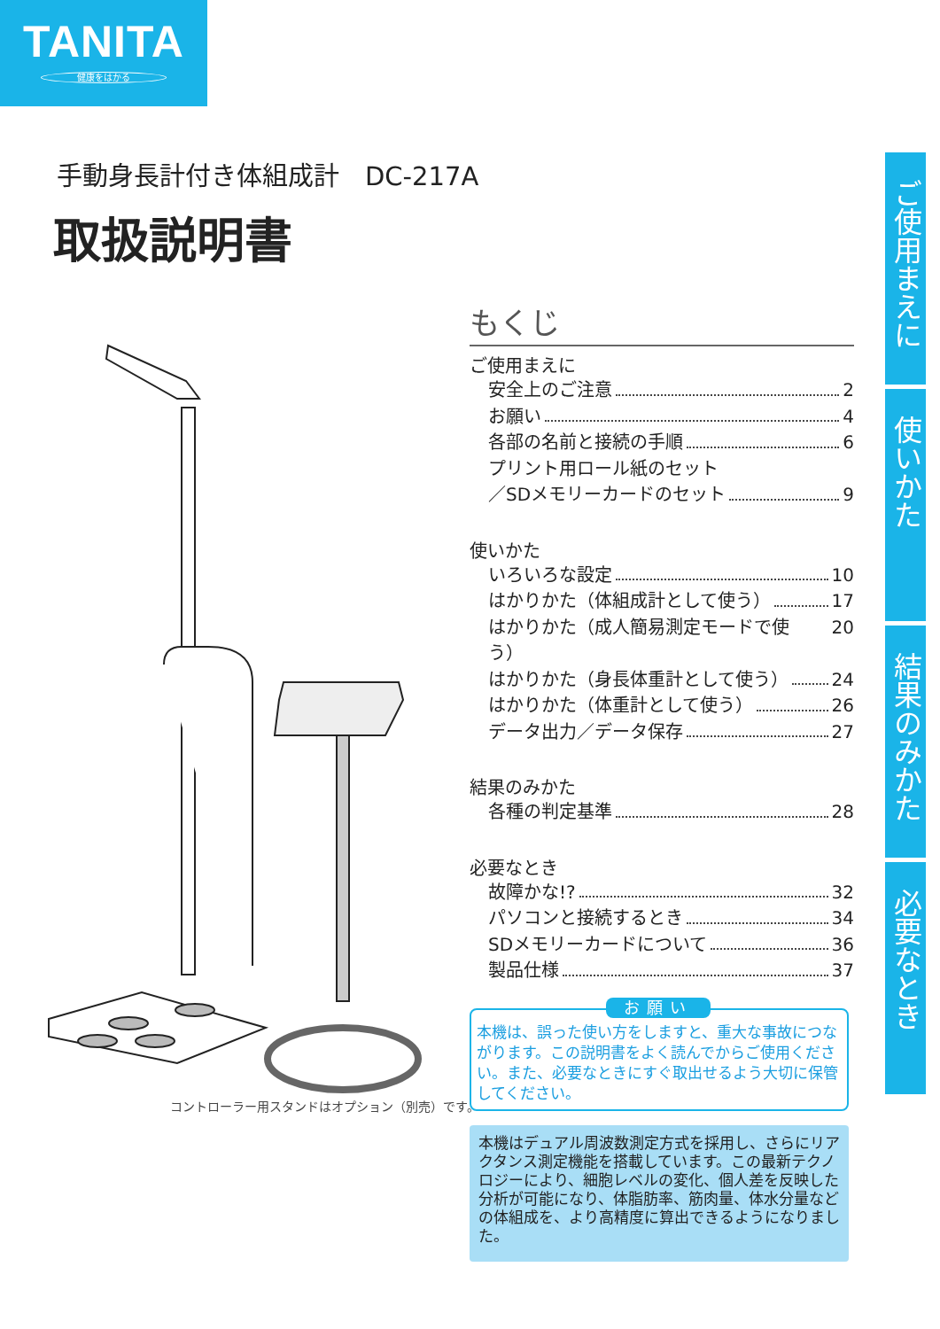TANITA
健康をはかる
手動身長計付き体組成計　DC-217A
取扱説明書
ご使用まえに
使いかた
結果のみかた
必要なとき
もくじ
ご使用まえに
安全上のご注意 2
お願い 4
各部の名前と接続の手順 6
プリント用ロール紙のセット
／SDメモリーカードのセット 9
使いかた
いろいろな設定 10
はかりかた（体組成計として使う） 17
はかりかた（成人簡易測定モードで使う） 20
はかりかた（身長体重計として使う） 24
はかりかた（体重計として使う） 26
データ出力／データ保存 27
結果のみかた
各種の判定基準 28
必要なとき
故障かな!? 32
パソコンと接続するとき 34
SDメモリーカードについて 36
製品仕様 37
コントローラー用スタンドはオプション（別売）です。
お願い
本機は、誤った使い方をしますと、重大な事故につながります。この説明書をよく読んでからご使用ください。また、必要なときにすぐ取出せるよう大切に保管してください。
本機はデュアル周波数測定方式を採用し、さらにリアクタンス測定機能を搭載しています。この最新テクノロジーにより、細胞レベルの変化、個人差を反映した分析が可能になり、体脂肪率、筋肉量、体水分量などの体組成を、より高精度に算出できるようになりました。